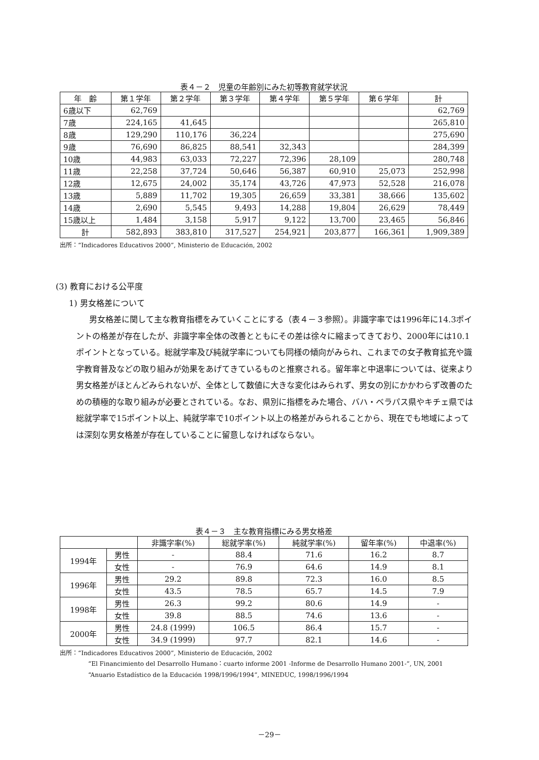表４－２　児童の年齢別にみた初等教育就学状況
| 年 齢 | 第１学年 | 第２学年 | 第３学年 | 第４学年 | 第５学年 | 第６学年 | 計 |
| --- | --- | --- | --- | --- | --- | --- | --- |
| 6歳以下 | 62,769 | | | | | | 62,769 |
| 7歳 | 224,165 | 41,645 | | | | | 265,810 |
| 8歳 | 129,290 | 110,176 | 36,224 | | | | 275,690 |
| 9歳 | 76,690 | 86,825 | 88,541 | 32,343 | | | 284,399 |
| 10歳 | 44,983 | 63,033 | 72,227 | 72,396 | 28,109 | | 280,748 |
| 11歳 | 22,258 | 37,724 | 50,646 | 56,387 | 60,910 | 25,073 | 252,998 |
| 12歳 | 12,675 | 24,002 | 35,174 | 43,726 | 47,973 | 52,528 | 216,078 |
| 13歳 | 5,889 | 11,702 | 19,305 | 26,659 | 33,381 | 38,666 | 135,602 |
| 14歳 | 2,690 | 5,545 | 9,493 | 14,288 | 19,804 | 26,629 | 78,449 |
| 15歳以上 | 1,484 | 3,158 | 5,917 | 9,122 | 13,700 | 23,465 | 56,846 |
| 計 | 582,893 | 383,810 | 317,527 | 254,921 | 203,877 | 166,361 | 1,909,389 |
出所：“Indicadores Educativos 2000”, Ministerio de Educación, 2002
(3) 教育における公平度
1) 男女格差について
男女格差に関して主な教育指標をみていくことにする（表４－３参照）。非識字率では1996年に14.3ポイントの格差が存在したが、非識字率全体の改善とともにその差は徐々に縮まってきており、2000年には10.1ポイントとなっている。総就学率及び純就学率についても同様の傾向がみられ、これまでの女子教育拡充や識字教育普及などの取り組みが効果をあげてきているものと推察される。留年率と中退率については、従来より男女格差がほとんどみられないが、全体として数値に大きな変化はみられず、男女の別にかかわらず改善のための積極的な取り組みが必要とされている。なお、県別に指標をみた場合、バハ・ベラパス県やキチェ県では総就学率で15ポイント以上、純就学率で10ポイント以上の格差がみられることから、現在でも地域によっては深刻な男女格差が存在していることに留意しなければならない。
表４－３　主な教育指標にみる男女格差
| | | 非識字率(%) | 総就学率(%) | 純就学率(%) | 留年率(%) | 中退率(%) |
| --- | --- | --- | --- | --- | --- | --- |
| 1994年 | 男性 | - | 88.4 | 71.6 | 16.2 | 8.7 |
| | 女性 | - | 76.9 | 64.6 | 14.9 | 8.1 |
| 1996年 | 男性 | 29.2 | 89.8 | 72.3 | 16.0 | 8.5 |
| | 女性 | 43.5 | 78.5 | 65.7 | 14.5 | 7.9 |
| 1998年 | 男性 | 26.3 | 99.2 | 80.6 | 14.9 | - |
| | 女性 | 39.8 | 88.5 | 74.6 | 13.6 | - |
| 2000年 | 男性 | 24.8 (1999) | 106.5 | 86.4 | 15.7 | - |
| | 女性 | 34.9 (1999) | 97.7 | 82.1 | 14.6 | - |
出所：“Indicadores Educativos 2000”, Ministerio de Educación, 2002
“El Financimiento del Desarrollo Humano：cuarto informe 2001 -Informe de Desarrollo Humano 2001-”, UN, 2001
“Anuario Estadístico de la Educación 1998/1996/1994”, MINEDUC, 1998/1996/1994
－29－